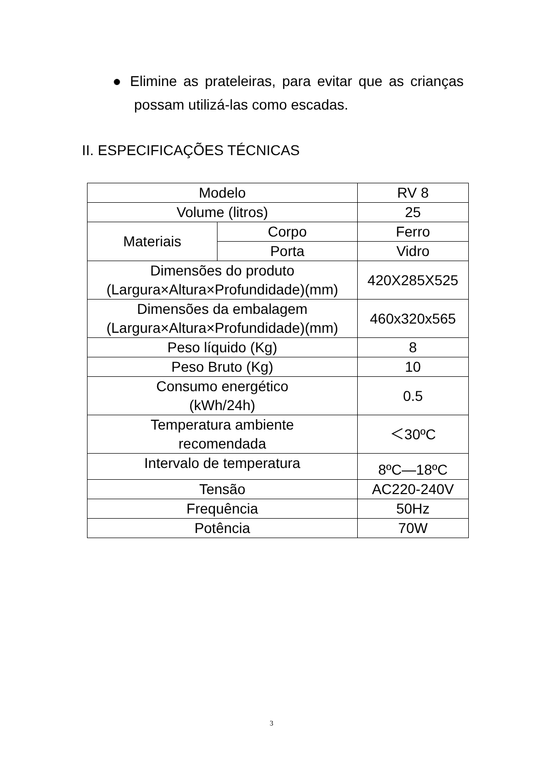● Elimine as prateleiras, para evitar que as crianças possam utilizá-las como escadas.
II. ESPECIFICAÇÕES TÉCNICAS
| Modelo | | RV 8 |
| Volume (litros) | | 25 |
| Materiais | Corpo | Ferro |
| | Porta | Vidro |
| Dimensões do produto (Largura×Altura×Profundidade)(mm) | | 420X285X525 |
| Dimensões da embalagem (Largura×Altura×Profundidade)(mm) | | 460x320x565 |
| Peso líquido (Kg) | | 8 |
| Peso Bruto (Kg) | | 10 |
| Consumo energético (kWh/24h) | | 0.5 |
| Temperatura ambiente recomendada | | ＜30ºC |
| Intervalo de temperatura | | 8ºC—18ºC |
| Tensão | | AC220-240V |
| Frequência | | 50Hz |
| Potência | | 70W |
3